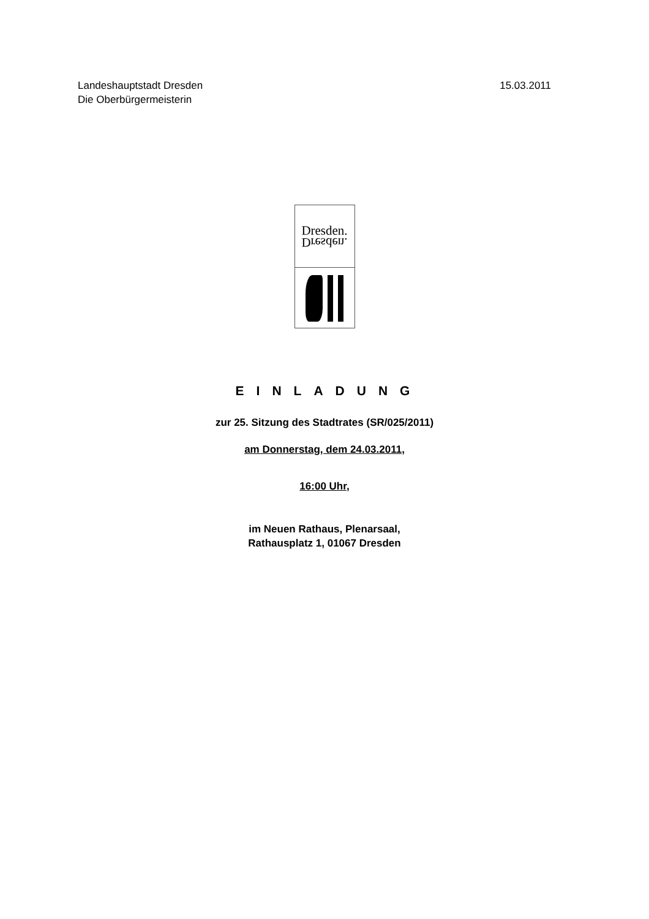Landeshauptstadt Dresden
Die Oberbürgermeisterin
15.03.2011
Dresden.
Dresden.
EINLADUNG
zur 25. Sitzung des Stadtrates (SR/025/2011)
am Donnerstag, dem 24.03.2011,
16:00 Uhr,
im Neuen Rathaus, Plenarsaal,
Rathausplatz 1, 01067 Dresden